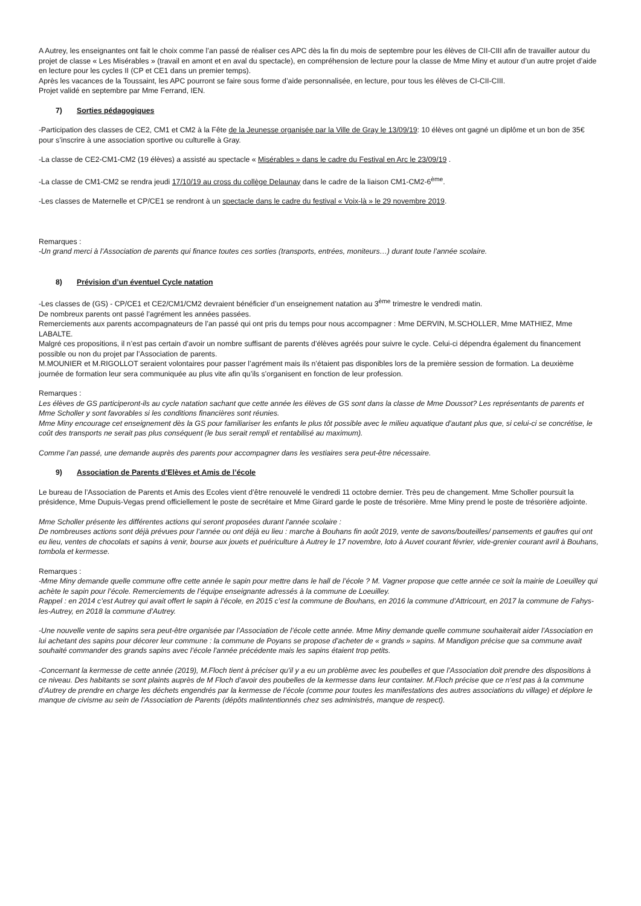A Autrey, les enseignantes ont fait le choix comme l’an passé de réaliser ces APC dès la fin du mois de septembre pour les élèves de CII-CIII afin de travailler autour du projet de classe « Les Misérables » (travail en amont et en aval du spectacle), en compréhension de lecture pour la classe de Mme Miny et autour d’un autre projet d’aide en lecture pour les cycles II (CP et CE1 dans un premier temps).
Après les vacances de la Toussaint, les APC pourront se faire sous forme d’aide personnalisée, en lecture, pour tous les élèves de CI-CII-CIII.
Projet validé en septembre par Mme Ferrand, IEN.
7) Sorties pédagogiques
-Participation des classes de CE2, CM1 et CM2 à la Fête de la Jeunesse organisée par la Ville de Gray le 13/09/19: 10 élèves ont gagné un diplôme et un bon de 35€ pour s’inscrire à une association sportive ou culturelle à Gray.
-La classe de CE2-CM1-CM2 (19 élèves) a assisté au spectacle « Misérables » dans le cadre du Festival en Arc le 23/09/19 .
-La classe de CM1-CM2 se rendra jeudi 17/10/19 au cross du collège Delaunay dans le cadre de la liaison CM1-CM2-6<sup>ème</sup>.
-Les classes de Maternelle et CP/CE1 se rendront à un spectacle dans le cadre du festival « Voix-là » le 29 novembre 2019.
Remarques :
-Un grand merci à l’Association de parents qui finance toutes ces sorties (transports, entrées, moniteurs…) durant toute l’année scolaire.
8) Prévision d’un éventuel Cycle natation
-Les classes de (GS) - CP/CE1 et CE2/CM1/CM2 devraient bénéficier d’un enseignement natation au 3<sup>ème</sup> trimestre le vendredi matin.
De nombreux parents ont passé l’agrément les années passées.
Remerciements aux parents accompagnateurs de l’an passé qui ont pris du temps pour nous accompagner : Mme DERVIN, M.SCHOLLER, Mme MATHIEZ, Mme LABALTE.
Malgré ces propositions, il n’est pas certain d’avoir un nombre suffisant de parents d’élèves agréés pour suivre le cycle. Celui-ci dépendra également du financement possible ou non du projet par l’Association de parents.
M.MOUNIER et M.RIGOLLOT seraient volontaires pour passer l’agrément mais ils n’étaient pas disponibles lors de la première session de formation. La deuxième journée de formation leur sera communiquée au plus vite afin qu’ils s’organisent en fonction de leur profession.
Remarques :
Les élèves de GS participeront-ils au cycle natation sachant que cette année les élèves de GS sont dans la classe de Mme Doussot? Les représentants de parents et Mme Scholler y sont favorables si les conditions financières sont réunies.
Mme Miny encourage cet enseignement dès la GS pour familiariser les enfants le plus tôt possible avec le milieu aquatique d’autant plus que, si celui-ci se concrétise, le coût des transports ne serait pas plus conséquent (le bus serait rempli et rentabilisé au maximum).
Comme l’an passé, une demande auprès des parents pour accompagner dans les vestiaires sera peut-être nécessaire.
9) Association de Parents d’Elèves et Amis de l’école
Le bureau de l’Association de Parents et Amis des Ecoles vient d’être renouvelé le vendredi 11 octobre dernier. Très peu de changement. Mme Scholler poursuit la présidence, Mme Dupuis-Vegas prend officiellement le poste de secrétaire et Mme Girard garde le poste de trésorière. Mme Miny prend le poste de trésorière adjointe.
Mme Scholler présente les différentes actions qui seront proposées durant l’année scolaire :
De nombreuses actions sont déjà prévues pour l’année ou ont déjà eu lieu : marche à Bouhans fin août 2019, vente de savons/bouteilles/ pansements et gaufres qui ont eu lieu, ventes de chocolats et sapins à venir, bourse aux jouets et puériculture à Autrey le 17 novembre, loto à Auvet courant février, vide-grenier courant avril à Bouhans, tombola et kermesse.
Remarques :
-Mme Miny demande quelle commune offre cette année le sapin pour mettre dans le hall de l’école ? M. Vagner propose que cette année ce soit la mairie de Loeuilley qui achète le sapin pour l’école. Remerciements de l’équipe enseignante adressés à la commune de Loeuilley.
Rappel : en 2014 c’est Autrey qui avait offert le sapin à l’école, en 2015 c’est la commune de Bouhans, en 2016 la commune d’Attricourt, en 2017 la commune de Fahys-les-Autrey, en 2018 la commune d’Autrey.
-Une nouvelle vente de sapins sera peut-être organisée par l’Association de l’école cette année. Mme Miny demande quelle commune souhaiterait aider l’Association en lui achetant des sapins pour décorer leur commune : la commune de Poyans se propose d’acheter de « grands » sapins. M Mandigon précise que sa commune avait souhaité commander des grands sapins avec l’école l’année précédente mais les sapins étaient trop petits.
-Concernant la kermesse de cette année (2019), M.Floch tient à préciser qu’il y a eu un problème avec les poubelles et que l’Association doit prendre des dispositions à ce niveau. Des habitants se sont plaints auprès de M Floch d’avoir des poubelles de la kermesse dans leur container. M.Floch précise que ce n’est pas à la commune d’Autrey de prendre en charge les déchets engendrés par la kermesse de l’école (comme pour toutes les manifestations des autres associations du village) et déplore le manque de civisme au sein de l’Association de Parents (dépôts malintentionnés chez ses administrés, manque de respect).